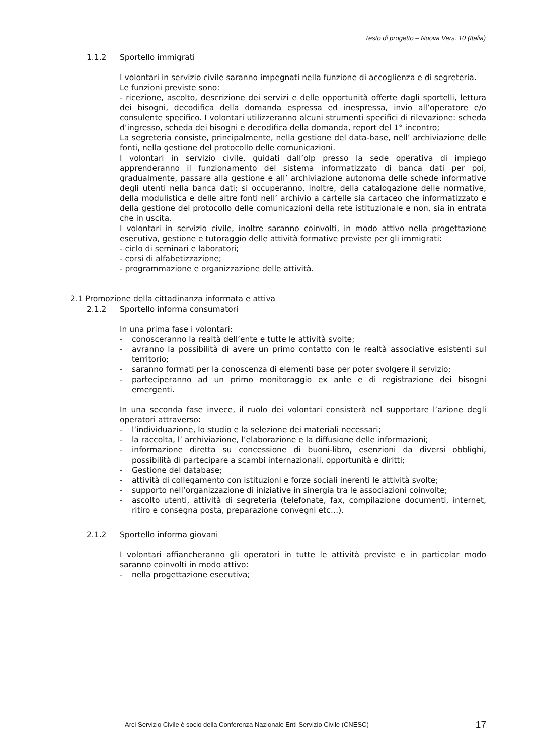Testo di progetto – Nuova Vers. 10 (Italia)
1.1.2 Sportello immigrati
I volontari in servizio civile saranno impegnati nella funzione di accoglienza e di segreteria.
Le funzioni previste sono:
- ricezione, ascolto, descrizione dei servizi e delle opportunità offerte dagli sportelli, lettura dei bisogni, decodifica della domanda espressa ed inespressa, invio all’operatore e/o consulente specifico. I volontari utilizzeranno alcuni strumenti specifici di rilevazione: scheda d’ingresso, scheda dei bisogni e decodifica della domanda, report del 1° incontro;
La segreteria consiste, principalmente, nella gestione del data-base, nell’ archiviazione delle fonti, nella gestione del protocollo delle comunicazioni.
I volontari in servizio civile, guidati dall’olp presso la sede operativa di impiego apprenderanno il funzionamento del sistema informatizzato di banca dati per poi, gradualmente, passare alla gestione e all’ archiviazione autonoma delle schede informative degli utenti nella banca dati; si occuperanno, inoltre, della catalogazione delle normative, della modulistica e delle altre fonti nell’ archivio a cartelle sia cartaceo che informatizzato e della gestione del protocollo delle comunicazioni della rete istituzionale e non, sia in entrata che in uscita.
I volontari in servizio civile, inoltre saranno coinvolti, in modo attivo nella progettazione esecutiva, gestione e tutoraggio delle attività formative previste per gli immigrati:
- ciclo di seminari e laboratori;
- corsi di alfabetizzazione;
- programmazione e organizzazione delle attività.
2.1 Promozione della cittadinanza informata e attiva
2.1.2 Sportello informa consumatori
In una prima fase i volontari:
- conosceranno la realtà dell’ente e tutte le attività svolte;
- avranno la possibilità di avere un primo contatto con le realtà associative esistenti sul territorio;
- saranno formati per la conoscenza di elementi base per poter svolgere il servizio;
- parteciperanno ad un primo monitoraggio ex ante e di registrazione dei bisogni emergenti.
In una seconda fase invece, il ruolo dei volontari consisterà nel supportare l’azione degli operatori attraverso:
- l’individuazione, lo studio e la selezione dei materiali necessari;
- la raccolta, l’ archiviazione, l’elaborazione e la diffusione delle informazioni;
- informazione diretta su concessione di buoni-libro, esenzioni da diversi obblighi, possibilità di partecipare a scambi internazionali, opportunità e diritti;
- Gestione del database;
- attività di collegamento con istituzioni e forze sociali inerenti le attività svolte;
- supporto nell’organizzazione di iniziative in sinergia tra le associazioni coinvolte;
- ascolto utenti, attività di segreteria (telefonate, fax, compilazione documenti, internet, ritiro e consegna posta, preparazione convegni etc…).
2.1.2 Sportello informa giovani
I volontari affiancheranno gli operatori in tutte le attività previste e in particolar modo saranno coinvolti in modo attivo:
- nella progettazione esecutiva;
Arci Servizio Civile è socio della Conferenza Nazionale Enti Servizio Civile (CNESC) 17